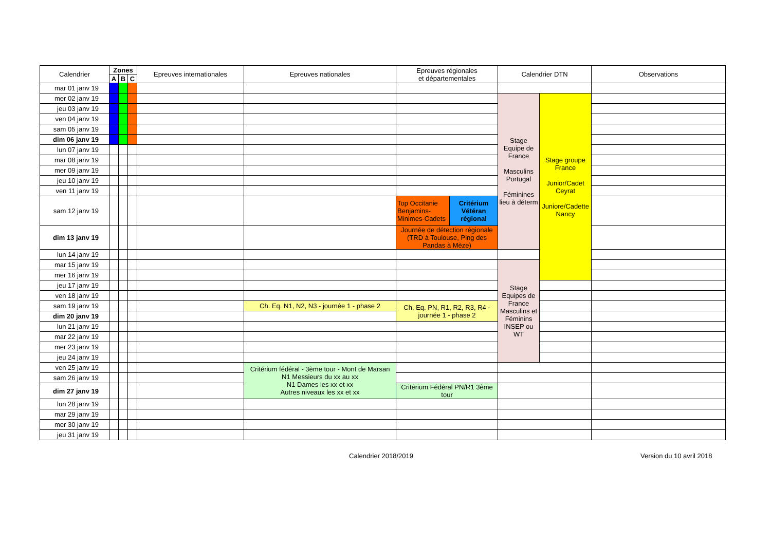| Calendrier | Zones | | | Epreuves internationales | Epreuves nationales | Epreuves régionales et départementales | | Calendrier DTN | | Observations |
| --- | --- | --- | --- | --- | --- | --- | --- | --- | --- | --- |
| | A | B | C | | | | | | | |
| mar 01 janv 19 | | | | | | | | | | |
| mer 02 janv 19 | | | | | | | | Stage Equipe de France Masculins Portugal Féminines lieu à déterm | Stage groupe France Junior/Cadet Ceyrat Juniore/Cadette Nancy | |
| jeu 03 janv 19 | | | | | | | | | | |
| ven 04 janv 19 | | | | | | | | | | |
| sam 05 janv 19 | | | | | | | | | | |
| dim 06 janv 19 | | | | | | | | | | |
| lun 07 janv 19 | | | | | | | | | | |
| mar 08 janv 19 | | | | | | | | | | |
| mer 09 janv 19 | | | | | | | | | | |
| jeu 10 janv 19 | | | | | | | | | | |
| ven 11 janv 19 | | | | | | | | | | |
| sam 12 janv 19 | | | | | | Top Occitanie Benjamins-Minimes-Cadets | Critérium Vétéran régional | | | |
| dim 13 janv 19 | | | | | | Journée de détection régionale (TRD à Toulouse, Ping des Pandas à Mèze) | | | | |
| lun 14 janv 19 | | | | | | | | | | |
| mar 15 janv 19 | | | | | | | | Stage Equipes de France Masculins et Féminins INSEP ou WT | | |
| mer 16 janv 19 | | | | | | | | | | |
| jeu 17 janv 19 | | | | | | | | | | |
| ven 18 janv 19 | | | | | | | | | | |
| sam 19 janv 19 | | | | | Ch. Eq. N1, N2, N3 - journée 1 - phase 2 | Ch. Eq. PN, R1, R2, R3, R4 - journée 1 - phase 2 | | | | |
| dim 20 janv 19 | | | | | | | | | | |
| lun 21 janv 19 | | | | | | | | | | |
| mar 22 janv 19 | | | | | | | | | | |
| mer 23 janv 19 | | | | | | | | | | |
| jeu 24 janv 19 | | | | | | | | | | |
| ven 25 janv 19 | | | | | Critérium fédéral - 3ème tour - Mont de Marsan N1 Messieurs du xx au xx N1 Dames les xx et xx Autres niveaux les xx et xx | | | | | |
| sam 26 janv 19 | | | | | | | | | | |
| dim 27 janv 19 | | | | | | Critérium Fédéral PN/R1 3ème tour | | | | |
| lun 28 janv 19 | | | | | | | | | | |
| mar 29 janv 19 | | | | | | | | | | |
| mer 30 janv 19 | | | | | | | | | | |
| jeu 31 janv 19 | | | | | | | | | | |
Calendrier 2018/2019 Version du 10 avril 2018